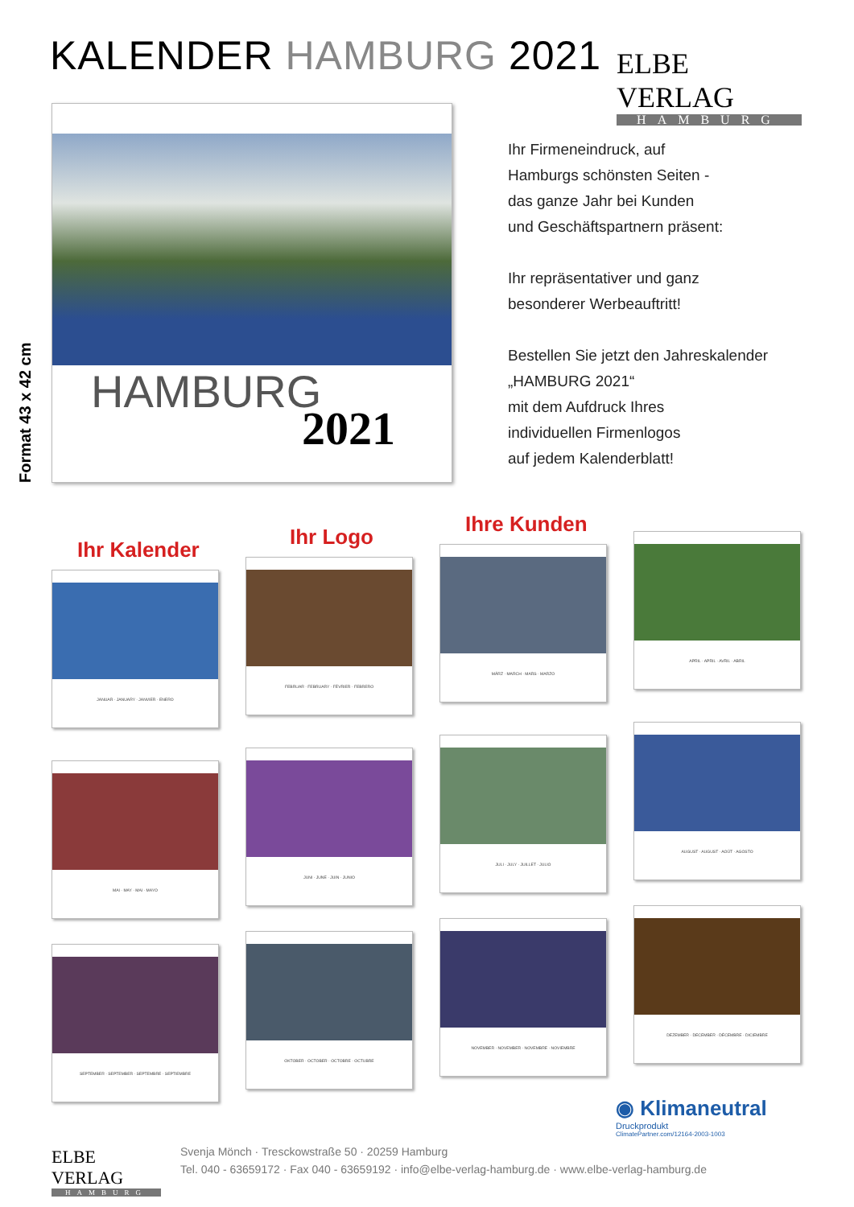KALENDER HAMBURG 2021
ELBE VERLAG
HAMBURG
HAMBURG
2021
Format 43 x 42 cm
Ihr Firmeneindruck, auf
Hamburgs schönsten Seiten -
das ganze Jahr bei Kunden
und Geschäftspartnern präsent:
Ihr repräsentativer und ganz
besonderer Werbeauftritt!
Bestellen Sie jetzt den Jahreskalender
„HAMBURG 2021“
mit dem Aufdruck Ihres
individuellen Firmenlogos
auf jedem Kalenderblatt!
Ihr Kalender
Ihr Logo
Ihre Kunden
JANUAR · JANUARY · JANVIER · ENERO
FEBRUAR · FEBRUARY · FÉVRIER · FEBRERO
MÄRZ · MARCH · MARS · MARZO
APRIL · APRIL · AVRIL · ABRIL
MAI · MAY · MAI · MAYO
JUNI · JUNE · JUIN · JUNIO
JULI · JULY · JUILLET · JULIO
AUGUST · AUGUST · AOÛT · AGOSTO
SEPTEMBER · SEPTEMBER · SEPTEMBRE · SEPTIEMBRE
OKTOBER · OCTOBER · OCTOBRE · OCTUBRE
NOVEMBER · NOVEMBER · NOVEMBRE · NOVIEMBRE
DEZEMBER · DECEMBER · DÉCEMBRE · DICIEMBRE
◉ Klimaneutral
Druckprodukt
ClimatePartner.com/12164-2003-1003
ELBE VERLAG
HAMBURG
Svenja Mönch · Tresckowstraße 50 · 20259 Hamburg
Tel. 040 - 63659172 · Fax 040 - 63659192 · info@elbe-verlag-hamburg.de · www.elbe-verlag-hamburg.de